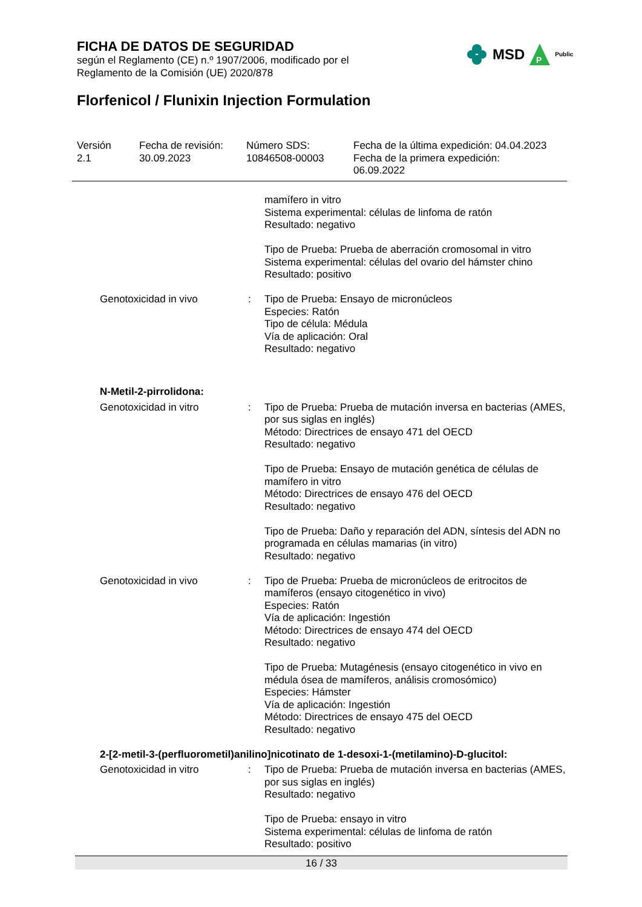FICHA DE DATOS DE SEGURIDAD
según el Reglamento (CE) n.º 1907/2006, modificado por el
Reglamento de la Comisión (UE) 2020/878
MSD
P
Public
Florfenicol / Flunixin Injection Formulation
Versión
2.1
Fecha de revisión:
30.09.2023
Número SDS:
10846508-00003
Fecha de la última expedición: 04.04.2023
Fecha de la primera expedición:
06.09.2022
mamífero in vitro
Sistema experimental: células de linfoma de ratón
Resultado: negativo
Tipo de Prueba: Prueba de aberración cromosomal in vitro
Sistema experimental: células del ovario del hámster chino
Resultado: positivo
Genotoxicidad in vivo : Tipo de Prueba: Ensayo de micronúcleos
Especies: Ratón
Tipo de célula: Médula
Vía de aplicación: Oral
Resultado: negativo
N-Metil-2-pirrolidona:
Genotoxicidad in vitro : Tipo de Prueba: Prueba de mutación inversa en bacterias (AMES, por sus siglas en inglés)
Método: Directrices de ensayo 471 del OECD
Resultado: negativo
Tipo de Prueba: Ensayo de mutación genética de células de mamífero in vitro
Método: Directrices de ensayo 476 del OECD
Resultado: negativo
Tipo de Prueba: Daño y reparación del ADN, síntesis del ADN no programada en células mamarias (in vitro)
Resultado: negativo
Genotoxicidad in vivo : Tipo de Prueba: Prueba de micronúcleos de eritrocitos de mamíferos (ensayo citogenético in vivo)
Especies: Ratón
Vía de aplicación: Ingestión
Método: Directrices de ensayo 474 del OECD
Resultado: negativo
Tipo de Prueba: Mutagénesis (ensayo citogenético in vivo en médula ósea de mamíferos, análisis cromosómico)
Especies: Hámster
Vía de aplicación: Ingestión
Método: Directrices de ensayo 475 del OECD
Resultado: negativo
2-[2-metil-3-(perfluorometil)anilino]nicotinato de 1-desoxi-1-(metilamino)-D-glucitol:
Genotoxicidad in vitro : Tipo de Prueba: Prueba de mutación inversa en bacterias (AMES, por sus siglas en inglés)
Resultado: negativo
Tipo de Prueba: ensayo in vitro
Sistema experimental: células de linfoma de ratón
Resultado: positivo
16 / 33